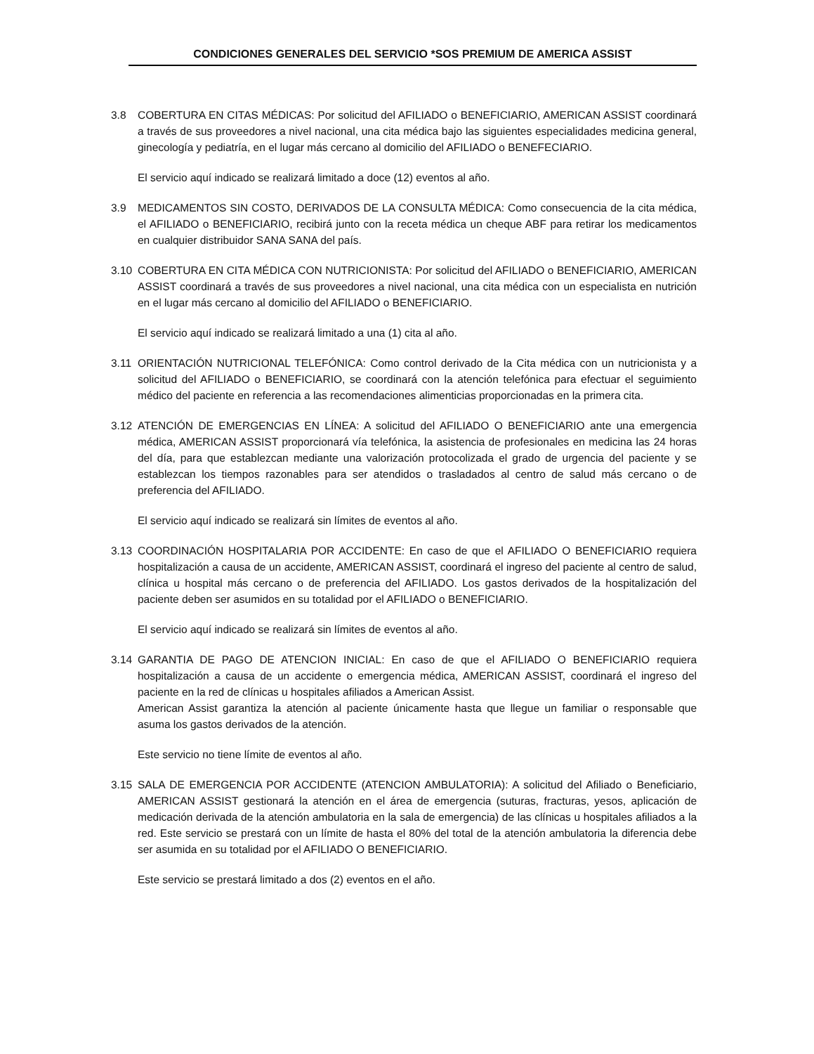CONDICIONES GENERALES DEL SERVICIO *SOS PREMIUM DE AMERICA ASSIST
3.8 COBERTURA EN CITAS MÉDICAS: Por solicitud del AFILIADO o BENEFICIARIO, AMERICAN ASSIST coordinará a través de sus proveedores a nivel nacional, una cita médica bajo las siguientes especialidades medicina general, ginecología y pediatría, en el lugar más cercano al domicilio del AFILIADO o BENEFECIARIO.
El servicio aquí indicado se realizará limitado a doce (12) eventos al año.
3.9 MEDICAMENTOS SIN COSTO, DERIVADOS DE LA CONSULTA MÉDICA: Como consecuencia de la cita médica, el AFILIADO o BENEFICIARIO, recibirá junto con la receta médica un cheque ABF para retirar los medicamentos en cualquier distribuidor SANA SANA del país.
3.10 COBERTURA EN CITA MÉDICA CON NUTRICIONISTA: Por solicitud del AFILIADO o BENEFICIARIO, AMERICAN ASSIST coordinará a través de sus proveedores a nivel nacional, una cita médica con un especialista en nutrición en el lugar más cercano al domicilio del AFILIADO o BENEFICIARIO.
El servicio aquí indicado se realizará limitado a una (1) cita al año.
3.11 ORIENTACIÓN NUTRICIONAL TELEFÓNICA: Como control derivado de la Cita médica con un nutricionista y a solicitud del AFILIADO o BENEFICIARIO, se coordinará con la atención telefónica para efectuar el seguimiento médico del paciente en referencia a las recomendaciones alimenticias proporcionadas en la primera cita.
3.12 ATENCIÓN DE EMERGENCIAS EN LÍNEA: A solicitud del AFILIADO O BENEFICIARIO ante una emergencia médica, AMERICAN ASSIST proporcionará vía telefónica, la asistencia de profesionales en medicina las 24 horas del día, para que establezcan mediante una valorización protocolizada el grado de urgencia del paciente y se establezcan los tiempos razonables para ser atendidos o trasladados al centro de salud más cercano o de preferencia del AFILIADO.
El servicio aquí indicado se realizará sin límites de eventos al año.
3.13 COORDINACIÓN HOSPITALARIA POR ACCIDENTE: En caso de que el AFILIADO O BENEFICIARIO requiera hospitalización a causa de un accidente, AMERICAN ASSIST, coordinará el ingreso del paciente al centro de salud, clínica u hospital más cercano o de preferencia del AFILIADO. Los gastos derivados de la hospitalización del paciente deben ser asumidos en su totalidad por el AFILIADO o BENEFICIARIO.
El servicio aquí indicado se realizará sin límites de eventos al año.
3.14 GARANTIA DE PAGO DE ATENCION INICIAL: En caso de que el AFILIADO O BENEFICIARIO requiera hospitalización a causa de un accidente o emergencia médica, AMERICAN ASSIST, coordinará el ingreso del paciente en la red de clínicas u hospitales afiliados a American Assist.
American Assist garantiza la atención al paciente únicamente hasta que llegue un familiar o responsable que asuma los gastos derivados de la atención.
Este servicio no tiene límite de eventos al año.
3.15 SALA DE EMERGENCIA POR ACCIDENTE (ATENCION AMBULATORIA): A solicitud del Afiliado o Beneficiario, AMERICAN ASSIST gestionará la atención en el área de emergencia (suturas, fracturas, yesos, aplicación de medicación derivada de la atención ambulatoria en la sala de emergencia) de las clínicas u hospitales afiliados a la red. Este servicio se prestará con un límite de hasta el 80% del total de la atención ambulatoria la diferencia debe ser asumida en su totalidad por el AFILIADO O BENEFICIARIO.
Este servicio se prestará limitado a dos (2) eventos en el año.